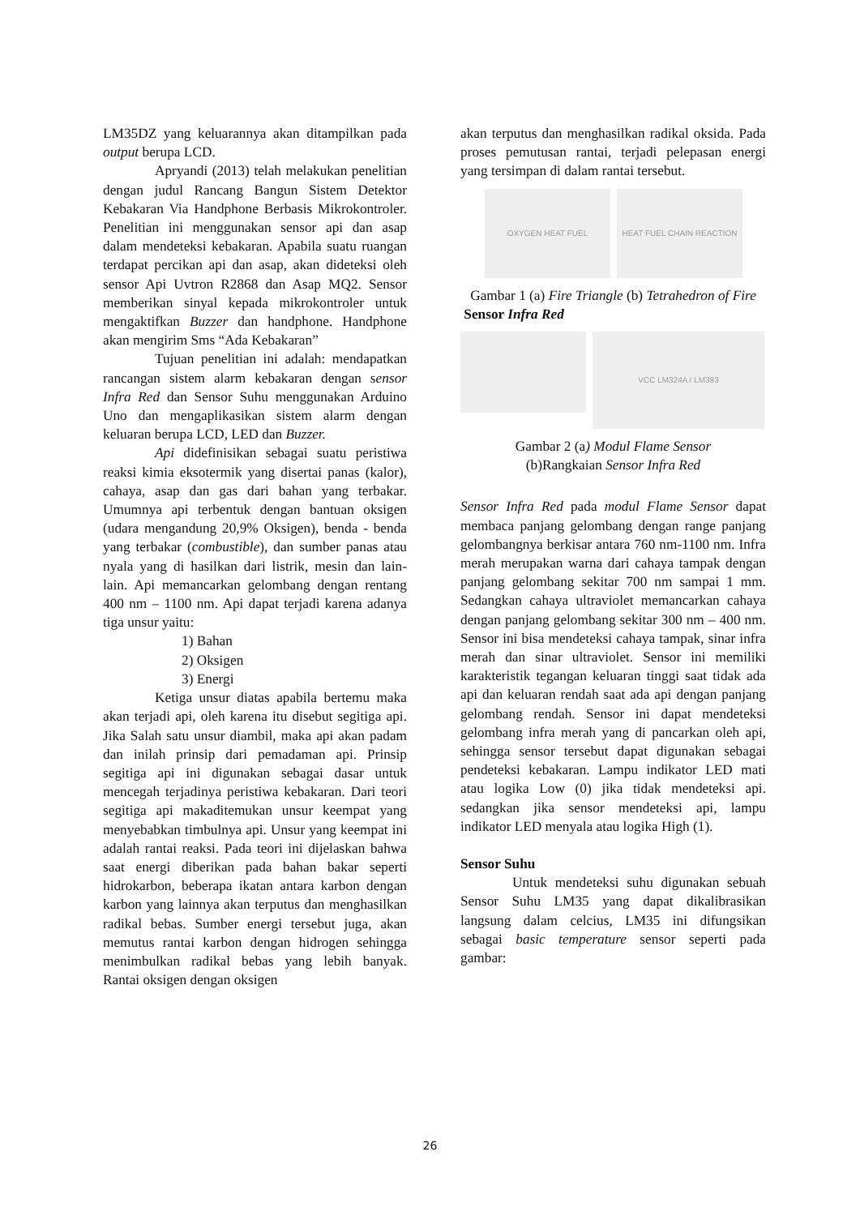LM35DZ yang keluarannya akan ditampilkan pada output berupa LCD.
Apryandi (2013) telah melakukan penelitian dengan judul Rancang Bangun Sistem Detektor Kebakaran Via Handphone Berbasis Mikrokontroler. Penelitian ini menggunakan sensor api dan asap dalam mendeteksi kebakaran. Apabila suatu ruangan terdapat percikan api dan asap, akan dideteksi oleh sensor Api Uvtron R2868 dan Asap MQ2. Sensor memberikan sinyal kepada mikrokontroler untuk mengaktifkan Buzzer dan handphone. Handphone akan mengirim Sms “Ada Kebakaran”
Tujuan penelitian ini adalah: mendapatkan rancangan sistem alarm kebakaran dengan sensor Infra Red dan Sensor Suhu menggunakan Arduino Uno dan mengaplikasikan sistem alarm dengan keluaran berupa LCD, LED dan Buzzer.
Api didefinisikan sebagai suatu peristiwa reaksi kimia eksotermik yang disertai panas (kalor), cahaya, asap dan gas dari bahan yang terbakar. Umumnya api terbentuk dengan bantuan oksigen (udara mengandung 20,9% Oksigen), benda - benda yang terbakar (combustible), dan sumber panas atau nyala yang di hasilkan dari listrik, mesin dan lain-lain. Api memancarkan gelombang dengan rentang 400 nm – 1100 nm. Api dapat terjadi karena adanya tiga unsur yaitu:
1) Bahan
2) Oksigen
3) Energi
Ketiga unsur diatas apabila bertemu maka akan terjadi api, oleh karena itu disebut segitiga api. Jika Salah satu unsur diambil, maka api akan padam dan inilah prinsip dari pemadaman api. Prinsip segitiga api ini digunakan sebagai dasar untuk mencegah terjadinya peristiwa kebakaran. Dari teori segitiga api makaditemukan unsur keempat yang menyebabkan timbulnya api. Unsur yang keempat ini adalah rantai reaksi. Pada teori ini dijelaskan bahwa saat energi diberikan pada bahan bakar seperti hidrokarbon, beberapa ikatan antara karbon dengan karbon yang lainnya akan terputus dan menghasilkan radikal bebas. Sumber energi tersebut juga, akan memutus rantai karbon dengan hidrogen sehingga menimbulkan radikal bebas yang lebih banyak. Rantai oksigen dengan oksigen
akan terputus dan menghasilkan radikal oksida. Pada proses pemutusan rantai, terjadi pelepasan energi yang tersimpan di dalam rantai tersebut.
OXYGEN HEAT FUEL HEAT FUEL CHAIN REACTION
Gambar 1 (a) Fire Triangle (b) Tetrahedron of Fire
Sensor Infra Red
VCC LM324A / LM393
Gambar 2 (a) Modul Flame Sensor
(b)Rangkaian Sensor Infra Red
Sensor Infra Red pada modul Flame Sensor dapat membaca panjang gelombang dengan range panjang gelombangnya berkisar antara 760 nm-1100 nm. Infra merah merupakan warna dari cahaya tampak dengan panjang gelombang sekitar 700 nm sampai 1 mm. Sedangkan cahaya ultraviolet memancarkan cahaya dengan panjang gelombang sekitar 300 nm – 400 nm. Sensor ini bisa mendeteksi cahaya tampak, sinar infra merah dan sinar ultraviolet. Sensor ini memiliki karakteristik tegangan keluaran tinggi saat tidak ada api dan keluaran rendah saat ada api dengan panjang gelombang rendah. Sensor ini dapat mendeteksi gelombang infra merah yang di pancarkan oleh api, sehingga sensor tersebut dapat digunakan sebagai pendeteksi kebakaran. Lampu indikator LED mati atau logika Low (0) jika tidak mendeteksi api. sedangkan jika sensor mendeteksi api, lampu indikator LED menyala atau logika High (1).
Sensor Suhu
Untuk mendeteksi suhu digunakan sebuah Sensor Suhu LM35 yang dapat dikalibrasikan langsung dalam celcius, LM35 ini difungsikan sebagai basic temperature sensor seperti pada gambar:
26